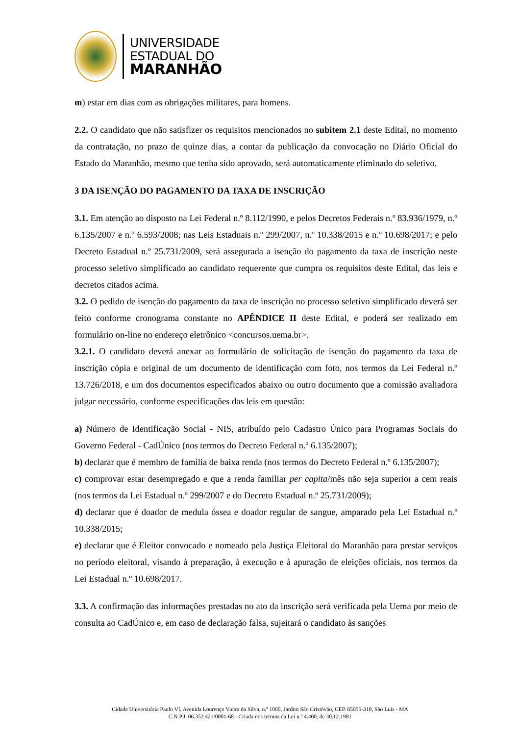UNIVERSIDADE
ESTADUAL DO
MARANHÃO
m) estar em dias com as obrigações militares, para homens.
2.2. O candidato que não satisfizer os requisitos mencionados no subitem 2.1 deste Edital, no momento da contratação, no prazo de quinze dias, a contar da publicação da convocação no Diário Oficial do Estado do Maranhão, mesmo que tenha sido aprovado, será automaticamente eliminado do seletivo.
3 DA ISENÇÃO DO PAGAMENTO DA TAXA DE INSCRIÇÃO
3.1. Em atenção ao disposto na Lei Federal n.º 8.112/1990, e pelos Decretos Federais n.º 83.936/1979, n.º 6.135/2007 e n.º 6.593/2008; nas Leis Estaduais n.º 299/2007, n.º 10.338/2015 e n.º 10.698/2017; e pelo Decreto Estadual n.º 25.731/2009, será assegurada a isenção do pagamento da taxa de inscrição neste processo seletivo simplificado ao candidato requerente que cumpra os requisitos deste Edital, das leis e decretos citados acima.
3.2. O pedido de isenção do pagamento da taxa de inscrição no processo seletivo simplificado deverá ser feito conforme cronograma constante no APÊNDICE II deste Edital, e poderá ser realizado em formulário on-line no endereço eletrônico <concursos.uema.br>.
3.2.1. O candidato deverá anexar ao formulário de solicitação de isenção do pagamento da taxa de inscrição cópia e original de um documento de identificação com foto, nos termos da Lei Federal n.º 13.726/2018, e um dos documentos especificados abaixo ou outro documento que a comissão avaliadora julgar necessário, conforme especificações das leis em questão:
a) Número de Identificação Social - NIS, atribuído pelo Cadastro Único para Programas Sociais do Governo Federal - CadÚnico (nos termos do Decreto Federal n.º 6.135/2007);
b) declarar que é membro de família de baixa renda (nos termos do Decreto Federal n.º 6.135/2007);
c) comprovar estar desempregado e que a renda familiar per capita/mês não seja superior a cem reais (nos termos da Lei Estadual n.º 299/2007 e do Decreto Estadual n.º 25.731/2009);
d) declarar que é doador de medula óssea e doador regular de sangue, amparado pela Lei Estadual n.º 10.338/2015;
e) declarar que é Eleitor convocado e nomeado pela Justiça Eleitoral do Maranhão para prestar serviços no período eleitoral, visando à preparação, à execução e à apuração de eleições oficiais, nos termos da Lei Estadual n.º 10.698/2017.
3.3. A confirmação das informações prestadas no ato da inscrição será verificada pela Uema por meio de consulta ao CadÚnico e, em caso de declaração falsa, sujeitará o candidato às sanções
Cidade Universitária Paulo VI, Avenida Lourenço Vieira da Silva, n.º 1000, Jardim São Cristóvão, CEP. 65055-310, São Luís - MA
C.N.P.J. 06.352.421/0001-68 - Criada nos termos da Lei n.º 4.400, de 30.12.1981